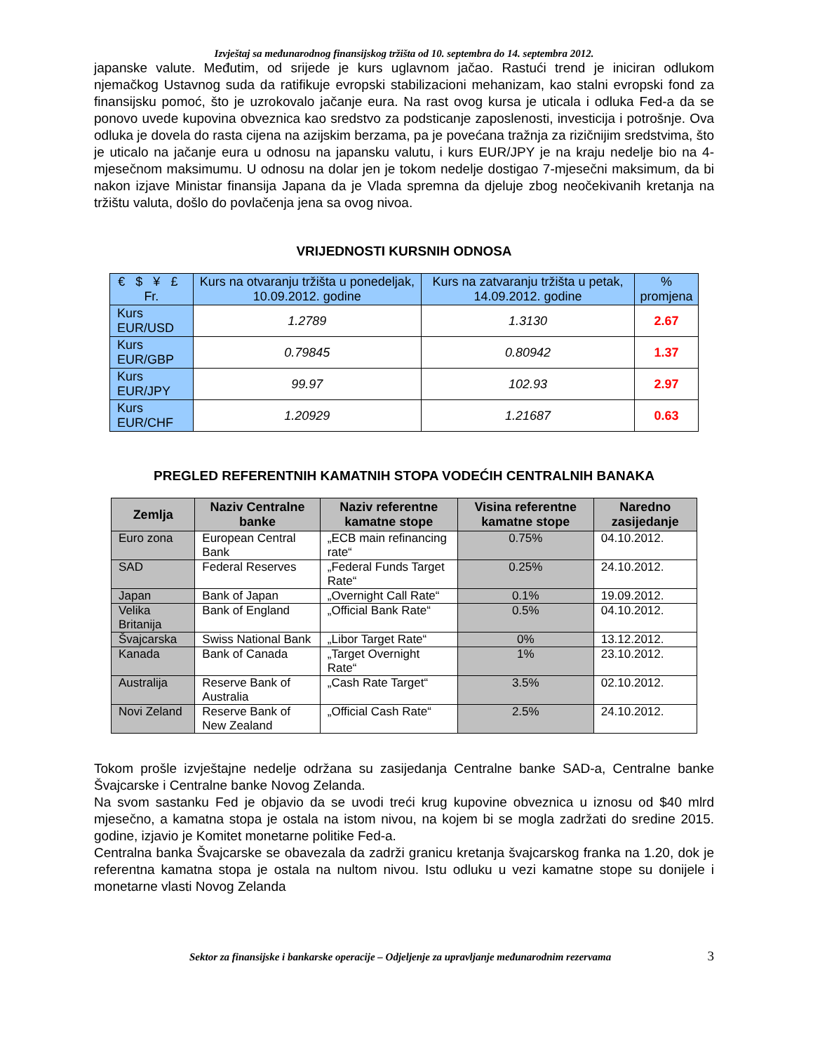Izvještaj sa međunarodnog finansijskog tržišta od 10. septembra do 14. septembra 2012.
japanske valute. Međutim, od srijede je kurs uglavnom jačao. Rastući trend je iniciran odlukom njemačkog Ustavnog suda da ratifikuje evropski stabilizacioni mehanizam, kao stalni evropski fond za finansijsku pomoć, što je uzrokovalo jačanje eura. Na rast ovog kursa je uticala i odluka Fed-a da se ponovo uvede kupovina obveznica kao sredstvo za podsticanje zaposlenosti, investicija i potrošnje. Ova odluka je dovela do rasta cijena na azijskim berzama, pa je povećana tražnja za rizičnijim sredstvima, što je uticalo na jačanje eura u odnosu na japansku valutu, i kurs EUR/JPY je na kraju nedelje bio na 4-mjesečnom maksimumu. U odnosu na dolar jen je tokom nedelje dostigao 7-mjesečni maksimum, da bi nakon izjave Ministar finansija Japana da je Vlada spremna da djeluje zbog neočekivanih kretanja na tržištu valuta, došlo do povlačenja jena sa ovog nivoa.
VRIJEDNOSTI KURSNIH ODNOSA
| € $ ¥ £ Fr. | Kurs na otvaranju tržišta u ponedeljak, 10.09.2012. godine | Kurs na zatvaranju tržišta u petak, 14.09.2012. godine | % promjena |
| --- | --- | --- | --- |
| Kurs EUR/USD | 1.2789 | 1.3130 | 2.67 |
| Kurs EUR/GBP | 0.79845 | 0.80942 | 1.37 |
| Kurs EUR/JPY | 99.97 | 102.93 | 2.97 |
| Kurs EUR/CHF | 1.20929 | 1.21687 | 0.63 |
PREGLED REFERENTNIH KAMATNIH STOPA VODEĆIH CENTRALNIH BANAKA
| Zemlja | Naziv Centralne banke | Naziv referentne kamatne stope | Visina referentne kamatne stope | Naredno zasijedanje |
| --- | --- | --- | --- | --- |
| Euro zona | European Central Bank | „ECB main refinancing rate“ | 0.75% | 04.10.2012. |
| SAD | Federal Reserves | „Federal Funds Target Rate“ | 0.25% | 24.10.2012. |
| Japan | Bank of Japan | „Overnight Call Rate“ | 0.1% | 19.09.2012. |
| Velika Britanija | Bank of England | „Official Bank Rate“ | 0.5% | 04.10.2012. |
| Švajcarska | Swiss National Bank | „Libor Target Rate“ | 0% | 13.12.2012. |
| Kanada | Bank of Canada | „Target Overnight Rate“ | 1% | 23.10.2012. |
| Australija | Reserve Bank of Australia | „Cash Rate Target“ | 3.5% | 02.10.2012. |
| Novi Zeland | Reserve Bank of New Zealand | „Official Cash Rate“ | 2.5% | 24.10.2012. |
Tokom prošle izvještajne nedelje održana su zasijedanja Centralne banke SAD-a, Centralne banke Švajcarske i Centralne banke Novog Zelanda.
Na svom sastanku Fed je objavio da se uvodi treći krug kupovine obveznica u iznosu od $40 mlrd mjesečno, a kamatna stopa je ostala na istom nivou, na kojem bi se mogla zadržati do sredine 2015. godine, izjavio je Komitet monetarne politike Fed-a.
Centralna banka Švajcarske se obavezala da zadrži granicu kretanja švajcarskog franka na 1.20, dok je referentna kamatna stopa je ostala na nultom nivou. Istu odluku u vezi kamatne stope su donijele i monetarne vlasti Novog Zelanda
Sektor za finansijske i bankarske operacije – Odjeljenje za upravljanje međunarodnim rezervama 3